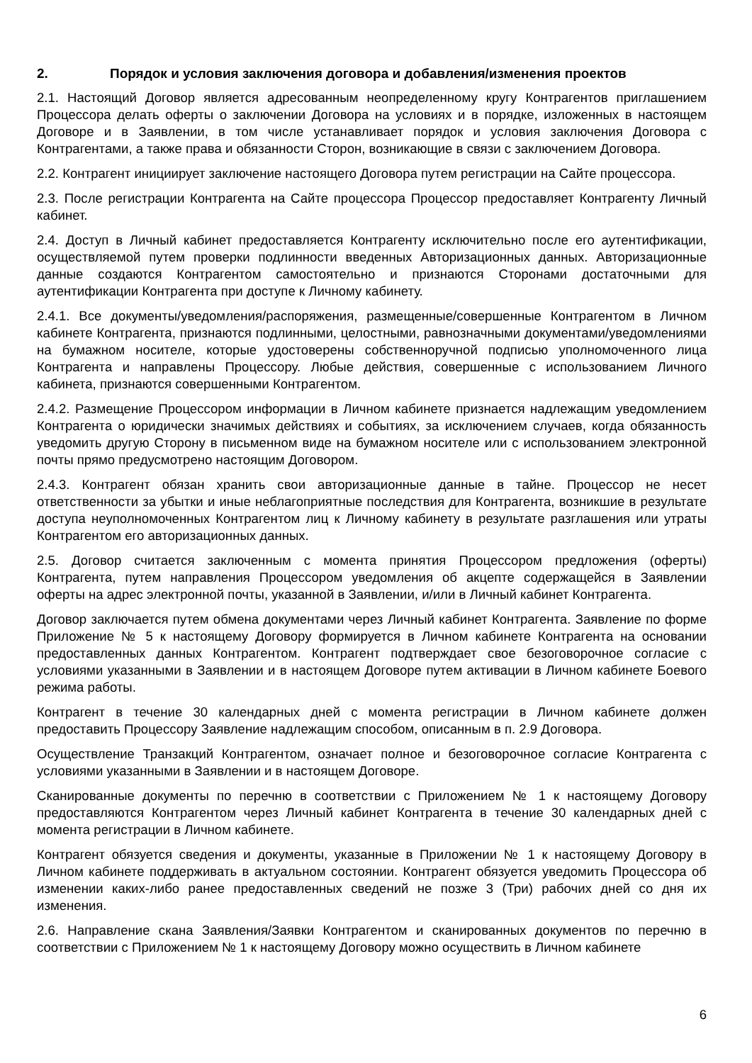2. Порядок и условия заключения договора и добавления/изменения проектов
2.1. Настоящий Договор является адресованным неопределенному кругу Контрагентов приглашением Процессора делать оферты о заключении Договора на условиях и в порядке, изложенных в настоящем Договоре и в Заявлении, в том числе устанавливает порядок и условия заключения Договора с Контрагентами, а также права и обязанности Сторон, возникающие в связи с заключением Договора.
2.2. Контрагент инициирует заключение настоящего Договора путем регистрации на Сайте процессора.
2.3. После регистрации Контрагента на Сайте процессора Процессор предоставляет Контрагенту Личный кабинет.
2.4. Доступ в Личный кабинет предоставляется Контрагенту исключительно после его аутентификации, осуществляемой путем проверки подлинности введенных Авторизационных данных. Авторизационные данные создаются Контрагентом самостоятельно и признаются Сторонами достаточными для аутентификации Контрагента при доступе к Личному кабинету.
2.4.1. Все документы/уведомления/распоряжения, размещенные/совершенные Контрагентом в Личном кабинете Контрагента, признаются подлинными, целостными, равнозначными документами/уведомлениями на бумажном носителе, которые удостоверены собственноручной подписью уполномоченного лица Контрагента и направлены Процессору. Любые действия, совершенные с использованием Личного кабинета, признаются совершенными Контрагентом.
2.4.2. Размещение Процессором информации в Личном кабинете признается надлежащим уведомлением Контрагента о юридически значимых действиях и событиях, за исключением случаев, когда обязанность уведомить другую Сторону в письменном виде на бумажном носителе или с использованием электронной почты прямо предусмотрено настоящим Договором.
2.4.3. Контрагент обязан хранить свои авторизационные данные в тайне. Процессор не несет ответственности за убытки и иные неблагоприятные последствия для Контрагента, возникшие в результате доступа неуполномоченных Контрагентом лиц к Личному кабинету в результате разглашения или утраты Контрагентом его авторизационных данных.
2.5. Договор считается заключенным с момента принятия Процессором предложения (оферты) Контрагента, путем направления Процессором уведомления об акцепте содержащейся в Заявлении оферты на адрес электронной почты, указанной в Заявлении, и/или в Личный кабинет Контрагента.
Договор заключается путем обмена документами через Личный кабинет Контрагента. Заявление по форме Приложение № 5 к настоящему Договору формируется в Личном кабинете Контрагента на основании предоставленных данных Контрагентом. Контрагент подтверждает свое безоговорочное согласие с условиями указанными в Заявлении и в настоящем Договоре путем активации в Личном кабинете Боевого режима работы.
Контрагент в течение 30 календарных дней с момента регистрации в Личном кабинете должен предоставить Процессору Заявление надлежащим способом, описанным в п. 2.9 Договора.
Осуществление Транзакций Контрагентом, означает полное и безоговорочное согласие Контрагента с условиями указанными в Заявлении и в настоящем Договоре.
Сканированные документы по перечню в соответствии с Приложением № 1 к настоящему Договору предоставляются Контрагентом через Личный кабинет Контрагента в течение 30 календарных дней с момента регистрации в Личном кабинете.
Контрагент обязуется сведения и документы, указанные в Приложении № 1 к настоящему Договору в Личном кабинете поддерживать в актуальном состоянии. Контрагент обязуется уведомить Процессора об изменении каких-либо ранее предоставленных сведений не позже 3 (Три) рабочих дней со дня их изменения.
2.6. Направление скана Заявления/Заявки Контрагентом и сканированных документов по перечню в соответствии с Приложением № 1 к настоящему Договору можно осуществить в Личном кабинете
6